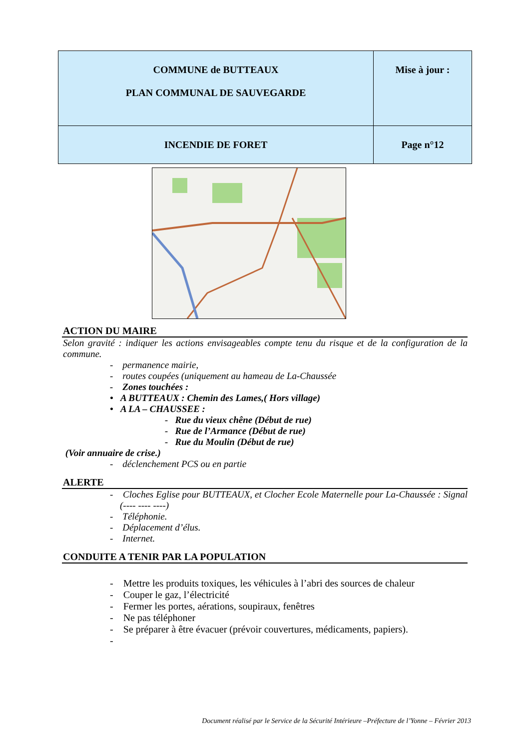| COMMUNE de BUTTEAUX PLAN COMMUNAL DE SAUVEGARDE | Mise à jour : |
| INCENDIE DE FORET | Page n°12 |
ACTION DU MAIRE
Selon gravité : indiquer les actions envisageables compte tenu du risque et de la configuration de la commune.
- permanence mairie,
- routes coupées (uniquement au hameau de La-Chaussée
- Zones touchées :
• A BUTTEAUX : Chemin des Lames,( Hors village)
• A LA – CHAUSSEE :
- Rue du vieux chêne (Début de rue)
- Rue de l’Armance (Début de rue)
- Rue du Moulin (Début de rue)
(Voir annuaire de crise.)
- déclenchement PCS ou en partie
ALERTE
- Cloches Eglise pour BUTTEAUX, et Clocher Ecole Maternelle pour La-Chaussée : Signal (---- ---- ----)
- Téléphonie.
- Déplacement d’élus.
- Internet.
CONDUITE A TENIR PAR LA POPULATION
- Mettre les produits toxiques, les véhicules à l’abri des sources de chaleur
- Couper le gaz, l’électricité
- Fermer les portes, aérations, soupiraux, fenêtres
- Ne pas téléphoner
- Se préparer à être évacuer (prévoir couvertures, médicaments, papiers).
-
Document réalisé par le Service de la Sécurité Intérieure –Préfecture de l’Yonne – Février 2013